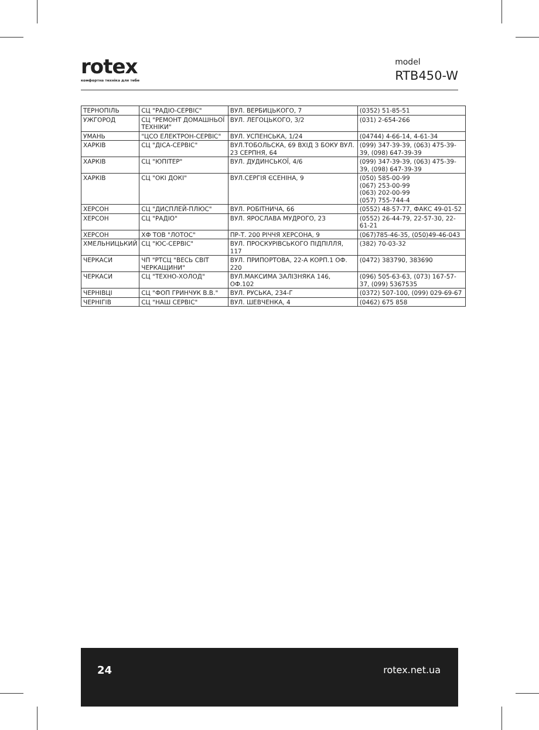rotex
комфортна техніка для тебе
model
RTB450-W
| ТЕРНОПІЛЬ | СЦ "РАДІО-СЕРВІС" | ВУЛ. ВЕРБИЦЬКОГО, 7 | (0352) 51-85-51 |
| УЖГОРОД | СЦ "РЕМОНТ ДОМАШНЬОЇ ТЕХНІКИ" | ВУЛ. ЛЕГОЦЬКОГО, 3/2 | (031) 2-654-266 |
| УМАНЬ | "ЦСО ЕЛЕКТРОН-СЕРВІС" | ВУЛ. УСПЕНСЬКА, 1/24 | (04744) 4-66-14, 4-61-34 |
| ХАРКІВ | СЦ "ДІСА-СЕРВІС" | ВУЛ.ТОБОЛЬСКА, 69 ВХІД З БОКУ ВУЛ. 23 СЕРПНЯ, 64 | (099) 347-39-39, (063) 475-39-39, (098) 647-39-39 |
| ХАРКІВ | СЦ "ЮПІТЕР" | ВУЛ. ДУДИНСЬКОЇ, 4/6 | (099) 347-39-39, (063) 475-39-39, (098) 647-39-39 |
| ХАРКІВ | СЦ "ОКІ ДОКІ" | ВУЛ.СЕРГІЯ ЄСЕНІНА, 9 | (050) 585-00-99 (067) 253-00-99 (063) 202-00-99 (057) 755-744-4 |
| ХЕРСОН | СЦ "ДИСПЛЕЙ-ПЛЮС" | ВУЛ. РОБІТНИЧА, 66 | (0552) 48-57-77, ФАКС 49-01-52 |
| ХЕРСОН | СЦ "РАДІО" | ВУЛ. ЯРОСЛАВА МУДРОГО, 23 | (0552) 26-44-79, 22-57-30, 22-61-21 |
| ХЕРСОН | ХФ ТОВ "ЛОТОС" | ПР-Т. 200 РІЧЧЯ ХЕРСОНА, 9 | (067)785-46-35, (050)49-46-043 |
| ХМЕЛЬНИЦЬКИЙ | СЦ "ЮС-СЕРВІС" | ВУЛ. ПРОСКУРІВСЬКОГО ПІДПІЛЛЯ, 117 | (382) 70-03-32 |
| ЧЕРКАСИ | ЧП "РТСЦ "ВЕСЬ СВІТ ЧЕРКАЩИНИ" | ВУЛ. ПРИПОРТОВА, 22-А КОРП.1 ОФ. 220 | (0472) 383790, 383690 |
| ЧЕРКАСИ | СЦ "ТЕХНО-ХОЛОД" | ВУЛ.МАКСИМА ЗАЛІЗНЯКА 146, ОФ.102 | (096) 505-63-63, (073) 167-57-37, (099) 5367535 |
| ЧЕРНІВЦІ | СЦ "ФОП ГРИНЧУК В.В." | ВУЛ. РУСЬКА, 234-Г | (0372) 507-100, (099) 029-69-67 |
| ЧЕРНІГІВ | СЦ "НАШ СЕРВІС" | ВУЛ. ШЕВЧЕНКА, 4 | (0462) 675 858 |
24 rotex.net.ua